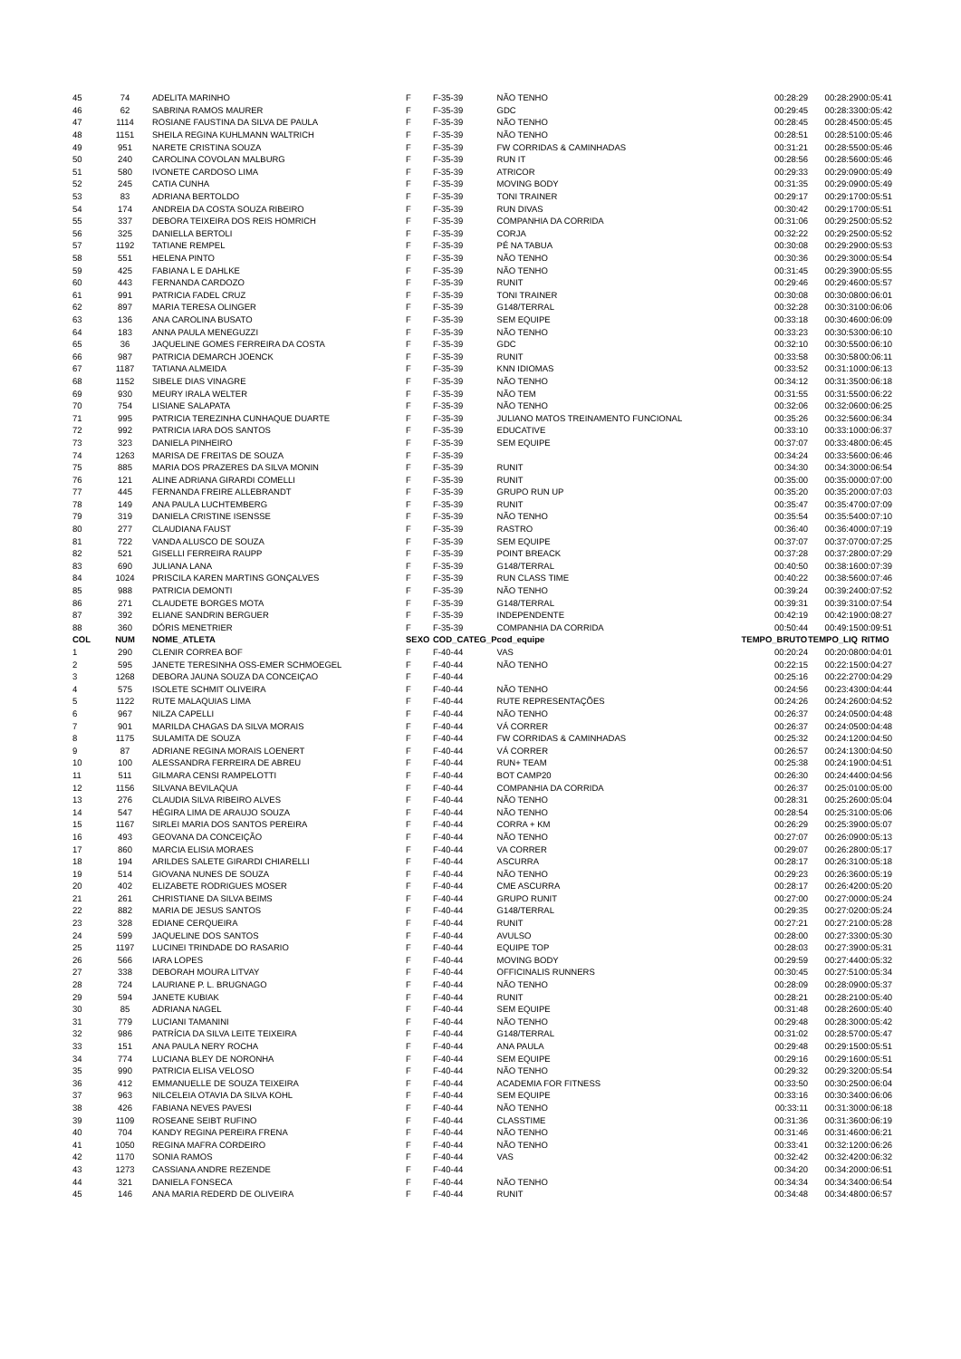| 45 | 74 | ADELITA MARINHO | F | F-35-39 | NÃO TENHO | 00:28:29 | 00:28:29 | 00:05:41 |
| 46 | 62 | SABRINA RAMOS MAURER | F | F-35-39 | GDC | 00:29:45 | 00:28:33 | 00:05:42 |
| 47 | 1114 | ROSIANE FAUSTINA DA SILVA DE PAULA | F | F-35-39 | NÃO TENHO | 00:28:45 | 00:28:45 | 00:05:45 |
| 48 | 1151 | SHEILA REGINA KUHLMANN WALTRICH | F | F-35-39 | NÃO TENHO | 00:28:51 | 00:28:51 | 00:05:46 |
| 49 | 951 | NARETE CRISTINA SOUZA | F | F-35-39 | FW CORRIDAS & CAMINHADAS | 00:31:21 | 00:28:55 | 00:05:46 |
| 50 | 240 | CAROLINA COVOLAN MALBURG | F | F-35-39 | RUN IT | 00:28:56 | 00:28:56 | 00:05:46 |
| 51 | 580 | IVONETE CARDOSO LIMA | F | F-35-39 | ATRICOR | 00:29:33 | 00:29:09 | 00:05:49 |
| 52 | 245 | CATIA CUNHA | F | F-35-39 | MOVING BODY | 00:31:35 | 00:29:09 | 00:05:49 |
| 53 | 83 | ADRIANA BERTOLDO | F | F-35-39 | TONI TRAINER | 00:29:17 | 00:29:17 | 00:05:51 |
| 54 | 174 | ANDREIA DA COSTA SOUZA RIBEIRO | F | F-35-39 | RUN DIVAS | 00:30:42 | 00:29:17 | 00:05:51 |
| 55 | 337 | DEBORA TEIXEIRA DOS REIS HOMRICH | F | F-35-39 | COMPANHIA DA CORRIDA | 00:31:06 | 00:29:25 | 00:05:52 |
| 56 | 325 | DANIELLA BERTOLI | F | F-35-39 | CORJA | 00:32:22 | 00:29:25 | 00:05:52 |
| 57 | 1192 | TATIANE REMPEL | F | F-35-39 | PÉ NA TABUA | 00:30:08 | 00:29:29 | 00:05:53 |
| 58 | 551 | HELENA PINTO | F | F-35-39 | NÃO TENHO | 00:30:36 | 00:29:30 | 00:05:54 |
| 59 | 425 | FABIANA L E DAHLKE | F | F-35-39 | NÃO TENHO | 00:31:45 | 00:29:39 | 00:05:55 |
| 60 | 443 | FERNANDA CARDOZO | F | F-35-39 | RUNIT | 00:29:46 | 00:29:46 | 00:05:57 |
| 61 | 991 | PATRICIA FADEL CRUZ | F | F-35-39 | TONI TRAINER | 00:30:08 | 00:30:08 | 00:06:01 |
| 62 | 897 | MARIA TERESA OLINGER | F | F-35-39 | G148/TERRAL | 00:32:28 | 00:30:31 | 00:06:06 |
| 63 | 136 | ANA CAROLINA BUSATO | F | F-35-39 | SEM EQUIPE | 00:33:18 | 00:30:46 | 00:06:09 |
| 64 | 183 | ANNA PAULA MENEGUZZI | F | F-35-39 | NÃO TENHO | 00:33:23 | 00:30:53 | 00:06:10 |
| 65 | 36 | JAQUELINE GOMES FERREIRA DA COSTA | F | F-35-39 | GDC | 00:32:10 | 00:30:55 | 00:06:10 |
| 66 | 987 | PATRICIA DEMARCH JOENCK | F | F-35-39 | RUNIT | 00:33:58 | 00:30:58 | 00:06:11 |
| 67 | 1187 | TATIANA ALMEIDA | F | F-35-39 | KNN IDIOMAS | 00:33:52 | 00:31:10 | 00:06:13 |
| 68 | 1152 | SIBELE DIAS VINAGRE | F | F-35-39 | NÃO TENHO | 00:34:12 | 00:31:35 | 00:06:18 |
| 69 | 930 | MEURY IRALA WELTER | F | F-35-39 | NÃO TEM | 00:31:55 | 00:31:55 | 00:06:22 |
| 70 | 754 | LISIANE SALAPATA | F | F-35-39 | NÃO TENHO | 00:32:06 | 00:32:06 | 00:06:25 |
| 71 | 995 | PATRICIA TEREZINHA CUNHAQUE DUARTE | F | F-35-39 | JULIANO MATOS TREINAMENTO FUNCIONAL | 00:35:26 | 00:32:56 | 00:06:34 |
| 72 | 992 | PATRICIA IARA DOS SANTOS | F | F-35-39 | EDUCATIVE | 00:33:10 | 00:33:10 | 00:06:37 |
| 73 | 323 | DANIELA PINHEIRO | F | F-35-39 | SEM EQUIPE | 00:37:07 | 00:33:48 | 00:06:45 |
| 74 | 1263 | MARISA DE FREITAS DE SOUZA | F | F-35-39 | | 00:34:24 | 00:33:56 | 00:06:46 |
| 75 | 885 | MARIA DOS PRAZERES DA SILVA MONIN | F | F-35-39 | RUNIT | 00:34:30 | 00:34:30 | 00:06:54 |
| 76 | 121 | ALINE ADRIANA GIRARDI COMELLI | F | F-35-39 | RUNIT | 00:35:00 | 00:35:00 | 00:07:00 |
| 77 | 445 | FERNANDA FREIRE ALLEBRANDT | F | F-35-39 | GRUPO RUN UP | 00:35:20 | 00:35:20 | 00:07:03 |
| 78 | 149 | ANA PAULA LUCHTEMBERG | F | F-35-39 | RUNIT | 00:35:47 | 00:35:47 | 00:07:09 |
| 79 | 319 | DANIELA CRISTINE ISENSSE | F | F-35-39 | NÃO TENHO | 00:35:54 | 00:35:54 | 00:07:10 |
| 80 | 277 | CLAUDIANA FAUST | F | F-35-39 | RASTRO | 00:36:40 | 00:36:40 | 00:07:19 |
| 81 | 722 | VANDA ALUSCO DE SOUZA | F | F-35-39 | SEM EQUIPE | 00:37:07 | 00:37:07 | 00:07:25 |
| 82 | 521 | GISELLI FERREIRA RAUPP | F | F-35-39 | POINT BREACK | 00:37:28 | 00:37:28 | 00:07:29 |
| 83 | 690 | JULIANA LANA | F | F-35-39 | G148/TERRAL | 00:40:50 | 00:38:16 | 00:07:39 |
| 84 | 1024 | PRISCILA KAREN MARTINS GONÇALVES | F | F-35-39 | RUN CLASS TIME | 00:40:22 | 00:38:56 | 00:07:46 |
| 85 | 988 | PATRICIA DEMONTI | F | F-35-39 | NÃO TENHO | 00:39:24 | 00:39:24 | 00:07:52 |
| 86 | 271 | CLAUDETE BORGES MOTA | F | F-35-39 | G148/TERRAL | 00:39:31 | 00:39:31 | 00:07:54 |
| 87 | 392 | ELIANE SANDRIN BERGUER | F | F-35-39 | INDEPENDENTE | 00:42:19 | 00:42:19 | 00:08:27 |
| 88 | 360 | DÓRIS MENETRIER | F | F-35-39 | COMPANHIA DA CORRIDA | 00:50:44 | 00:49:15 | 00:09:51 |
| COL | NUM | NOME_ATLETA | SEXO | COD_CATEG_P | cod_equipe | TEMPO_BRUTO | TEMPO_LIQ | RITMO |
| 1 | 290 | CLENIR CORREA BOF | F | F-40-44 | VAS | 00:20:24 | 00:20:08 | 00:04:01 |
| 2 | 595 | JANETE TERESINHA OSS-EMER SCHMOEGEL | F | F-40-44 | NÃO TENHO | 00:22:15 | 00:22:15 | 00:04:27 |
| 3 | 1268 | DEBORA JAUNA SOUZA DA CONCEIÇAO | F | F-40-44 | | 00:25:16 | 00:22:27 | 00:04:29 |
| 4 | 575 | ISOLETE SCHMIT OLIVEIRA | F | F-40-44 | NÃO TENHO | 00:24:56 | 00:23:43 | 00:04:44 |
| 5 | 1122 | RUTE MALAQUIAS LIMA | F | F-40-44 | RUTE REPRESENTAÇÕES | 00:24:26 | 00:24:26 | 00:04:52 |
| 6 | 967 | NILZA CAPELLI | F | F-40-44 | NÃO TENHO | 00:26:37 | 00:24:05 | 00:04:48 |
| 7 | 901 | MARILDA CHAGAS DA SILVA MORAIS | F | F-40-44 | VÁ CORRER | 00:26:37 | 00:24:05 | 00:04:48 |
| 8 | 1175 | SULAMITA DE SOUZA | F | F-40-44 | FW CORRIDAS & CAMINHADAS | 00:25:32 | 00:24:12 | 00:04:50 |
| 9 | 87 | ADRIANE REGINA MORAIS LOENERT | F | F-40-44 | VÁ CORRER | 00:26:57 | 00:24:13 | 00:04:50 |
| 10 | 100 | ALESSANDRA FERREIRA DE ABREU | F | F-40-44 | RUN+ TEAM | 00:25:38 | 00:24:19 | 00:04:51 |
| 11 | 511 | GILMARA CENSI RAMPELOTTI | F | F-40-44 | BOT CAMP20 | 00:26:30 | 00:24:44 | 00:04:56 |
| 12 | 1156 | SILVANA BEVILAQUA | F | F-40-44 | COMPANHIA DA CORRIDA | 00:26:37 | 00:25:01 | 00:05:00 |
| 13 | 276 | CLAUDIA SILVA RIBEIRO ALVES | F | F-40-44 | NÃO TENHO | 00:28:31 | 00:25:26 | 00:05:04 |
| 14 | 547 | HÉGIRA LIMA DE ARAUJO SOUZA | F | F-40-44 | NÃO TENHO | 00:28:54 | 00:25:31 | 00:05:06 |
| 15 | 1167 | SIRLEI MARIA DOS SANTOS PEREIRA | F | F-40-44 | CORRA + KM | 00:26:29 | 00:25:39 | 00:05:07 |
| 16 | 493 | GEOVANA DA CONCEIÇÃO | F | F-40-44 | NÃO TENHO | 00:27:07 | 00:26:09 | 00:05:13 |
| 17 | 860 | MARCIA ELISIA MORAES | F | F-40-44 | VA CORRER | 00:29:07 | 00:26:28 | 00:05:17 |
| 18 | 194 | ARILDES SALETE GIRARDI CHIARELLI | F | F-40-44 | ASCURRA | 00:28:17 | 00:26:31 | 00:05:18 |
| 19 | 514 | GIOVANA NUNES DE SOUZA | F | F-40-44 | NÃO TENHO | 00:29:23 | 00:26:36 | 00:05:19 |
| 20 | 402 | ELIZABETE RODRIGUES MOSER | F | F-40-44 | CME ASCURRA | 00:28:17 | 00:26:42 | 00:05:20 |
| 21 | 261 | CHRISTIANE DA SILVA BEIMS | F | F-40-44 | GRUPO RUNIT | 00:27:00 | 00:27:00 | 00:05:24 |
| 22 | 882 | MARIA DE JESUS SANTOS | F | F-40-44 | G148/TERRAL | 00:29:35 | 00:27:02 | 00:05:24 |
| 23 | 328 | EDIANE CERQUEIRA | F | F-40-44 | RUNIT | 00:27:21 | 00:27:21 | 00:05:28 |
| 24 | 599 | JAQUELINE DOS SANTOS | F | F-40-44 | AVULSO | 00:28:00 | 00:27:33 | 00:05:30 |
| 25 | 1197 | LUCINEI TRINDADE DO RASARIO | F | F-40-44 | EQUIPE TOP | 00:28:03 | 00:27:39 | 00:05:31 |
| 26 | 566 | IARA LOPES | F | F-40-44 | MOVING BODY | 00:29:59 | 00:27:44 | 00:05:32 |
| 27 | 338 | DEBORAH MOURA LITVAY | F | F-40-44 | OFFICINALIS RUNNERS | 00:30:45 | 00:27:51 | 00:05:34 |
| 28 | 724 | LAURIANE P. L. BRUGNAGO | F | F-40-44 | NÃO TENHO | 00:28:09 | 00:28:09 | 00:05:37 |
| 29 | 594 | JANETE KUBIAK | F | F-40-44 | RUNIT | 00:28:21 | 00:28:21 | 00:05:40 |
| 30 | 85 | ADRIANA NAGEL | F | F-40-44 | SEM EQUIPE | 00:31:48 | 00:28:26 | 00:05:40 |
| 31 | 779 | LUCIANI TAMANINI | F | F-40-44 | NÃO TENHO | 00:29:48 | 00:28:30 | 00:05:42 |
| 32 | 986 | PATRÍCIA DA SILVA LEITE TEIXEIRA | F | F-40-44 | G148/TERRAL | 00:31:02 | 00:28:57 | 00:05:47 |
| 33 | 151 | ANA PAULA NERY ROCHA | F | F-40-44 | ANA PAULA | 00:29:48 | 00:29:15 | 00:05:51 |
| 34 | 774 | LUCIANA BLEY DE NORONHA | F | F-40-44 | SEM EQUIPE | 00:29:16 | 00:29:16 | 00:05:51 |
| 35 | 990 | PATRICIA ELISA VELOSO | F | F-40-44 | NÃO TENHO | 00:29:32 | 00:29:32 | 00:05:54 |
| 36 | 412 | EMMANUELLE DE SOUZA TEIXEIRA | F | F-40-44 | ACADEMIA FOR FITNESS | 00:33:50 | 00:30:25 | 00:06:04 |
| 37 | 963 | NILCELEIA OTAVIA DA SILVA KOHL | F | F-40-44 | SEM EQUIPE | 00:33:16 | 00:30:34 | 00:06:06 |
| 38 | 426 | FABIANA NEVES PAVESI | F | F-40-44 | NÃO TENHO | 00:33:11 | 00:31:30 | 00:06:18 |
| 39 | 1109 | ROSEANE SEIBT RUFINO | F | F-40-44 | CLASSTIME | 00:31:36 | 00:31:36 | 00:06:19 |
| 40 | 704 | KANDY REGINA PEREIRA FRENA | F | F-40-44 | NÃO TENHO | 00:31:46 | 00:31:46 | 00:06:21 |
| 41 | 1050 | REGINA MAFRA CORDEIRO | F | F-40-44 | NÃO TENHO | 00:33:41 | 00:32:12 | 00:06:26 |
| 42 | 1170 | SONIA RAMOS | F | F-40-44 | VAS | 00:32:42 | 00:32:42 | 00:06:32 |
| 43 | 1273 | CASSIANA ANDRE REZENDE | F | F-40-44 | | 00:34:20 | 00:34:20 | 00:06:51 |
| 44 | 321 | DANIELA FONSECA | F | F-40-44 | NÃO TENHO | 00:34:34 | 00:34:34 | 00:06:54 |
| 45 | 146 | ANA MARIA REDERD DE OLIVEIRA | F | F-40-44 | RUNIT | 00:34:48 | 00:34:48 | 00:06:57 |